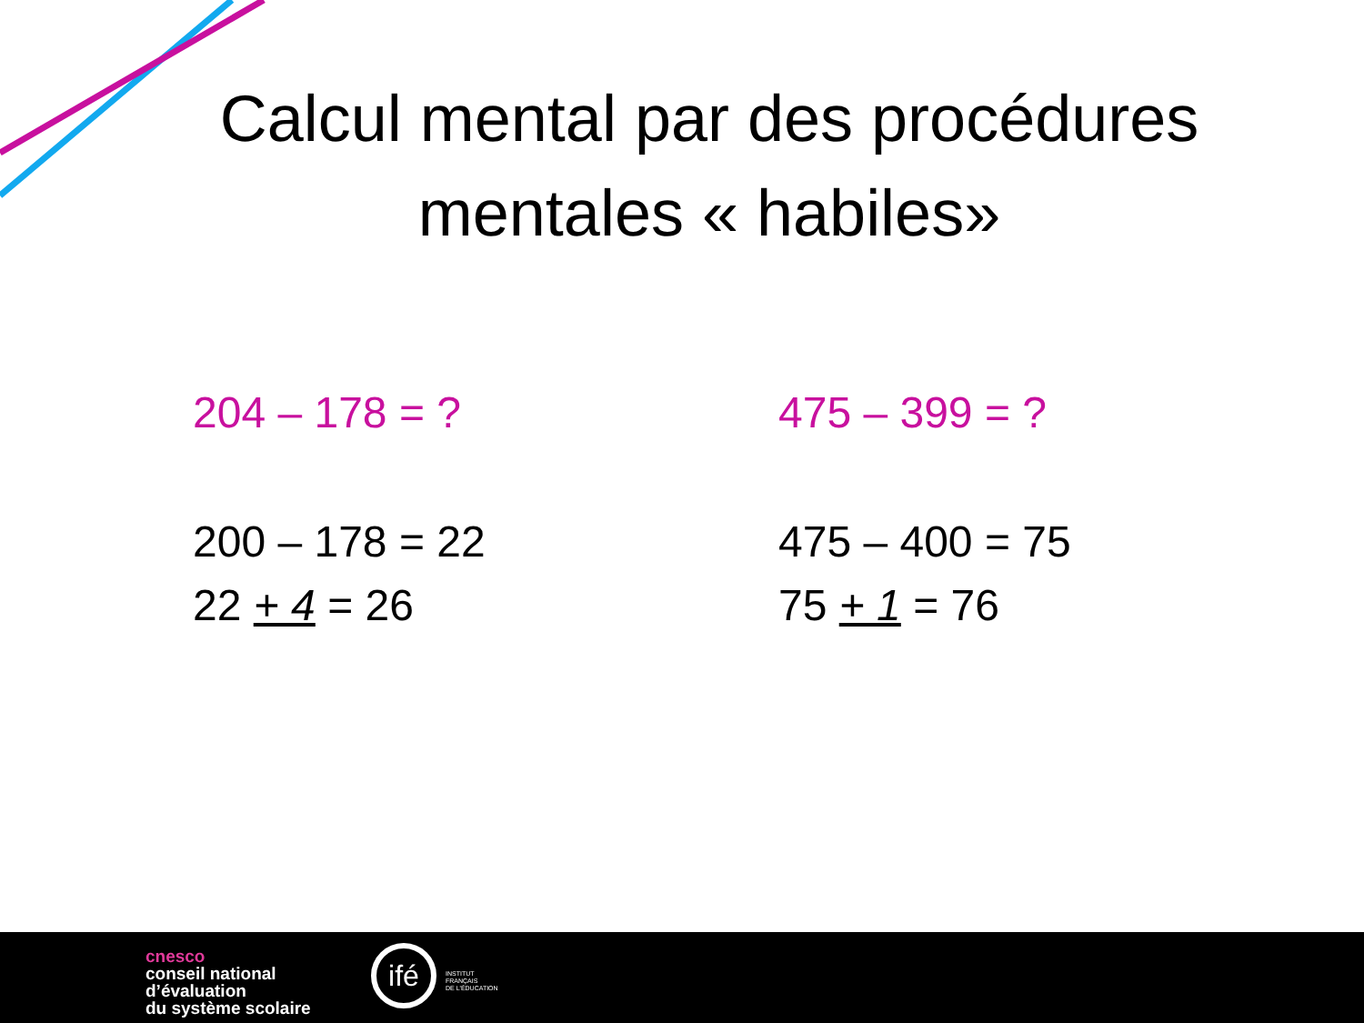Calcul mental par des procédures
mentales « habiles»
204 – 178 = ?
200 – 178 = 22
22 + 4 = 26
475 – 399 = ?
475 – 400 = 75
75 + 1 = 76
cnesco
conseil national
d’évaluation
du système scolaire
ifé
INSTITUT
FRANÇAIS
DE L'ÉDUCATION